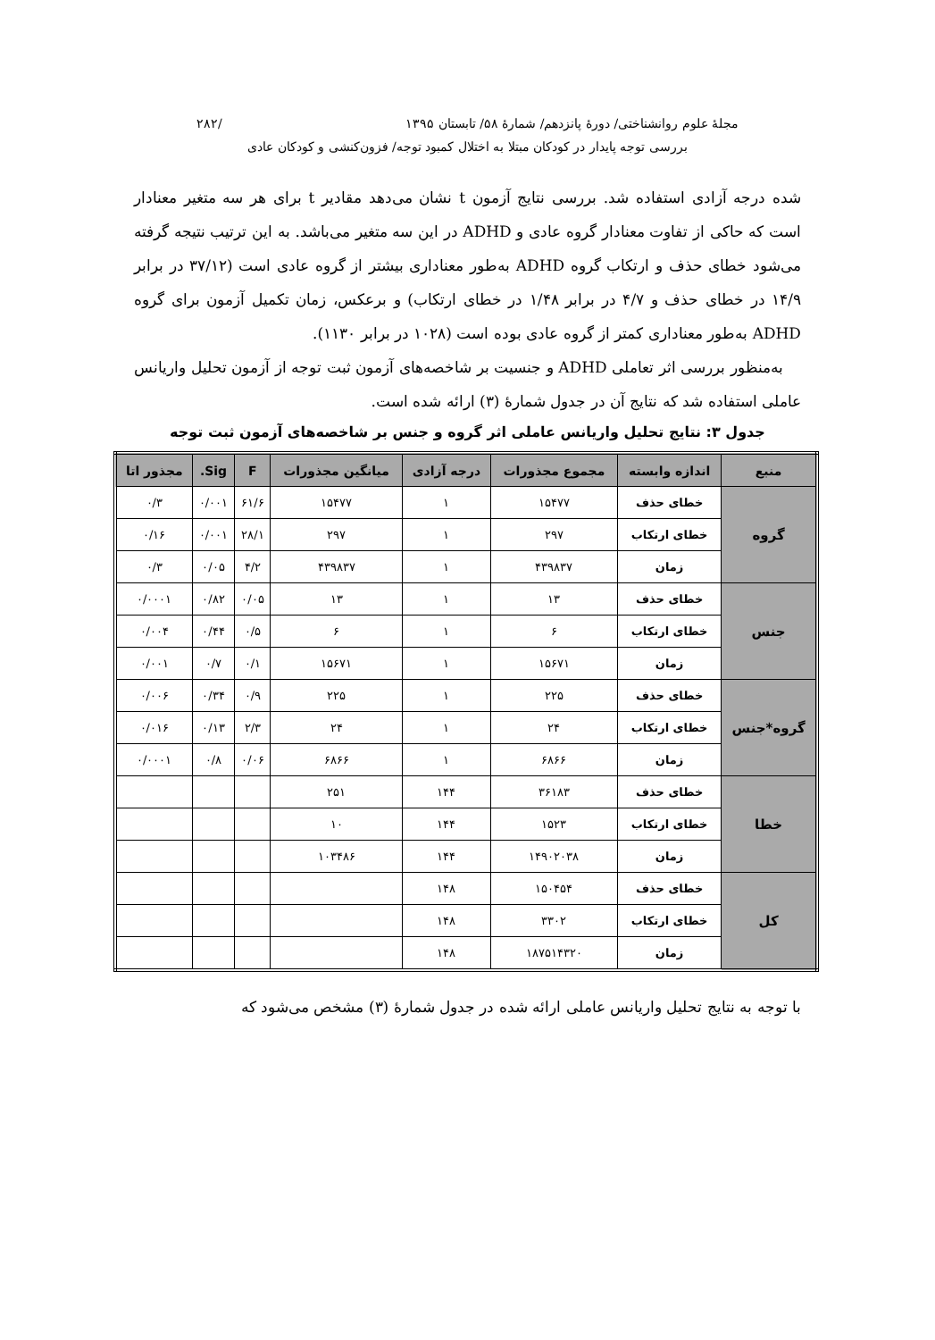مجلهٔ علوم روانشناختی/ دورهٔ پانزدهم/ شمارهٔ ۵۸/ تابستان ۱۳۹۵ /۲۸۲
بررسی توجه پایدار در کودکان مبتلا به اختلال کمبود توجه/ فزون‌کنشی و کودکان عادی
شده درجه آزادی استفاده شد. بررسی نتایج آزمون t نشان می‌دهد مقادیر t برای هر سه متغیر معنادار است که حاکی از تفاوت معنادار گروه عادی و ADHD در این سه متغیر می‌باشد. به این ترتیب نتیجه گرفته می‌شود خطای حذف و ارتکاب گروه ADHD به‌طور معناداری بیشتر از گروه عادی است (۳۷/۱۲ در برابر ۱۴/۹ در خطای حذف و ۴/۷ در برابر ۱/۴۸ در خطای ارتکاب) و برعکس، زمان تکمیل آزمون برای گروه ADHD به‌طور معناداری کمتر از گروه عادی بوده است (۱۰۲۸ در برابر ۱۱۳۰).
به‌منظور بررسی اثر تعاملی ADHD و جنسیت بر شاخصه‌های آزمون ثبت توجه از آزمون تحلیل واریانس عاملی استفاده شد که نتایج آن در جدول شمارهٔ (۳) ارائه شده است.
جدول ۳: نتایج تحلیل واریانس عاملی اثر گروه و جنس بر شاخصه‌های آزمون ثبت توجه
| منبع | اندازه وابسته | مجموع مجذورات | درجه آزادی | میانگین مجذورات | F | Sig. | مجذور اتا |
| --- | --- | --- | --- | --- | --- | --- | --- |
| گروه | خطای حذف | ۱۵۴۷۷ | ۱ | ۱۵۴۷۷ | ۶۱/۶ | ۰/۰۰۱ | ۰/۳ |
| | خطای ارتکاب | ۲۹۷ | ۱ | ۲۹۷ | ۲۸/۱ | ۰/۰۰۱ | ۰/۱۶ |
| | زمان | ۴۳۹۸۳۷ | ۱ | ۴۳۹۸۳۷ | ۴/۲ | ۰/۰۵ | ۰/۳ |
| جنس | خطای حذف | ۱۳ | ۱ | ۱۳ | ۰/۰۵ | ۰/۸۲ | ۰/۰۰۰۱ |
| | خطای ارتکاب | ۶ | ۱ | ۶ | ۰/۵ | ۰/۴۴ | ۰/۰۰۴ |
| | زمان | ۱۵۶۷۱ | ۱ | ۱۵۶۷۱ | ۰/۱ | ۰/۷ | ۰/۰۰۱ |
| گروه*جنس | خطای حذف | ۲۲۵ | ۱ | ۲۲۵ | ۰/۹ | ۰/۳۴ | ۰/۰۰۶ |
| | خطای ارتکاب | ۲۴ | ۱ | ۲۴ | ۲/۳ | ۰/۱۳ | ۰/۰۱۶ |
| | زمان | ۶۸۶۶ | ۱ | ۶۸۶۶ | ۰/۰۶ | ۰/۸ | ۰/۰۰۰۱ |
| خطا | خطای حذف | ۳۶۱۸۳ | ۱۴۴ | ۲۵۱ | | | |
| | خطای ارتکاب | ۱۵۲۳ | ۱۴۴ | ۱۰ | | | |
| | زمان | ۱۴۹۰۲۰۳۸ | ۱۴۴ | ۱۰۳۴۸۶ | | | |
| کل | خطای حذف | ۱۵۰۴۵۴ | ۱۴۸ | | | | |
| | خطای ارتکاب | ۳۳۰۲ | ۱۴۸ | | | | |
| | زمان | ۱۸۷۵۱۴۳۲۰ | ۱۴۸ | | | | |
با توجه به نتایج تحلیل واریانس عاملی ارائه شده در جدول شمارهٔ (۳) مشخص می‌شود که